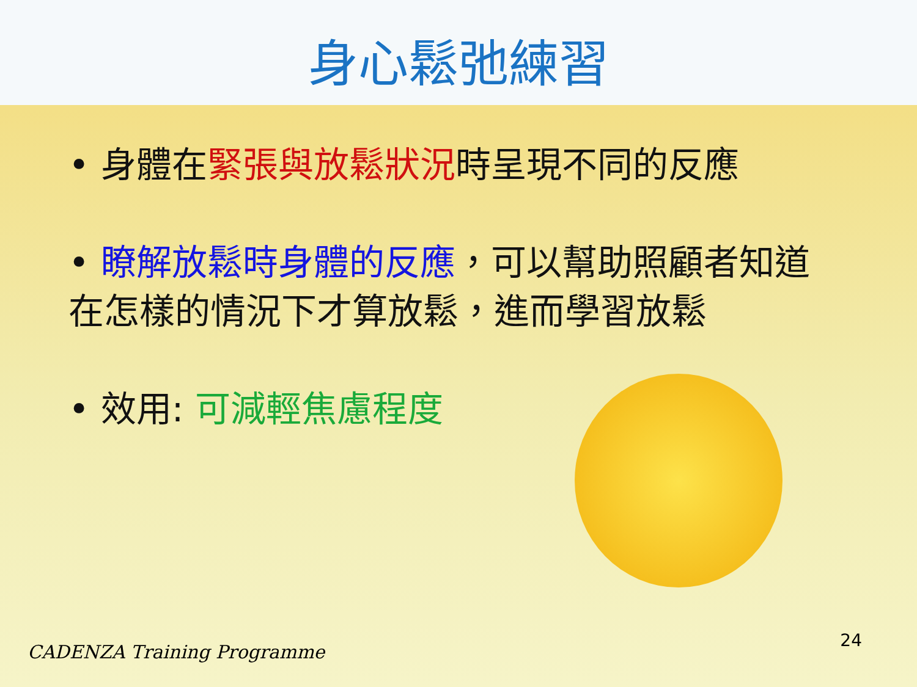身心鬆弛練習
• 身體在緊張與放鬆狀況時呈現不同的反應
• 瞭解放鬆時身體的反應，可以幫助照顧者知道在怎樣的情況下才算放鬆，進而學習放鬆
• 效用: 可減輕焦慮程度
CADENZA Training Programme
24